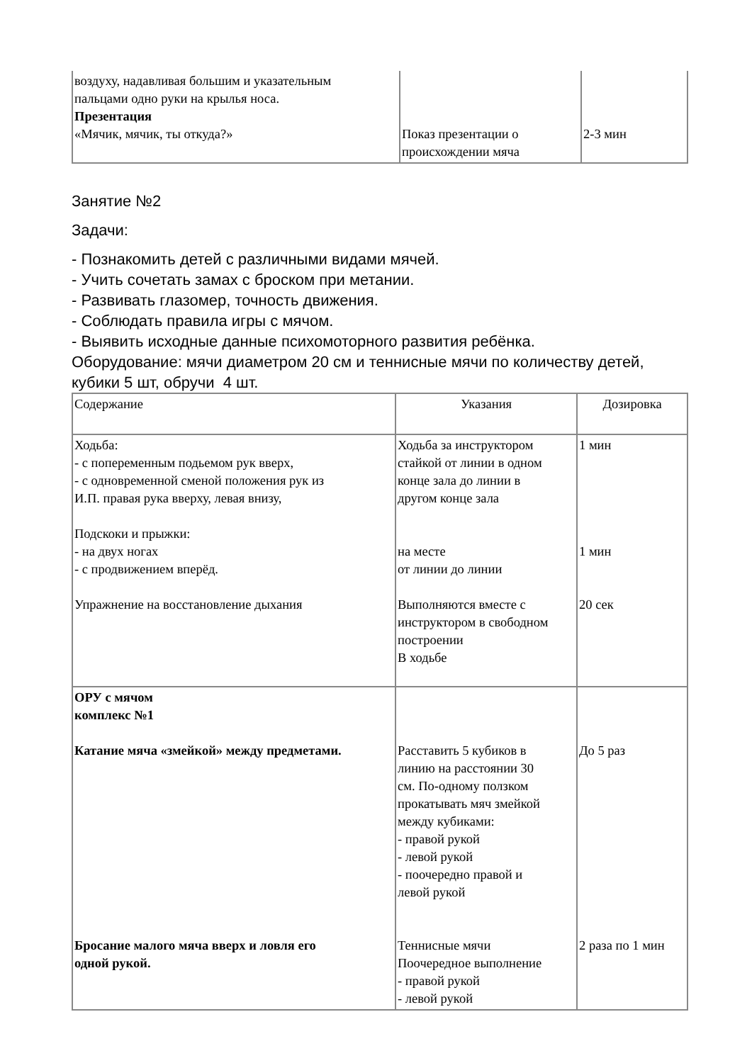| воздуху, надавливая большим и указательным пальцами одно руки на крылья носа. Презентация «Мячик, мячик, ты откуда?» | Показ презентации о происхождении мяча | 2-3 мин |
Занятие №2
Задачи:
- Познакомить детей с различными видами мячей.
- Учить сочетать замах с броском при метании.
- Развивать глазомер, точность движения.
- Соблюдать правила игры с мячом.
- Выявить исходные данные психомоторного развития ребёнка.
Оборудование: мячи диаметром 20 см и теннисные мячи по количеству детей,
кубики 5 шт, обручи 4 шт.
| Содержание | Указания | Дозировка |
| --- | --- | --- |
| Ходьба: - с попеременным подьемом рук вверх, - с одновременной сменой положения рук из И.П. правая рука вверху, левая внизу, Подскоки и прыжки: - на двух ногах - с продвижением вперёд. Упражнение на восстановление дыхания | Ходьба за инструктором стайкой от линии в одном конце зала до линии в другом конце зала на месте от линии до линии Выполняются вместе с инструктором в свободном построении В ходьбе | 1 мин 1 мин 20 сек |
| ОРУ с мячом комплекс №1 Катание мяча «змейкой» между предметами. Бросание малого мяча вверх и ловля его одной рукой. | Расставить 5 кубиков в линию на расстоянии 30 см. По-одному ползком прокатывать мяч змейкой между кубиками: - правой рукой - левой рукой - поочередно правой и левой рукой Теннисные мячи Поочередное выполнение - правой рукой - левой рукой | До 5 раз 2 раза по 1 мин |